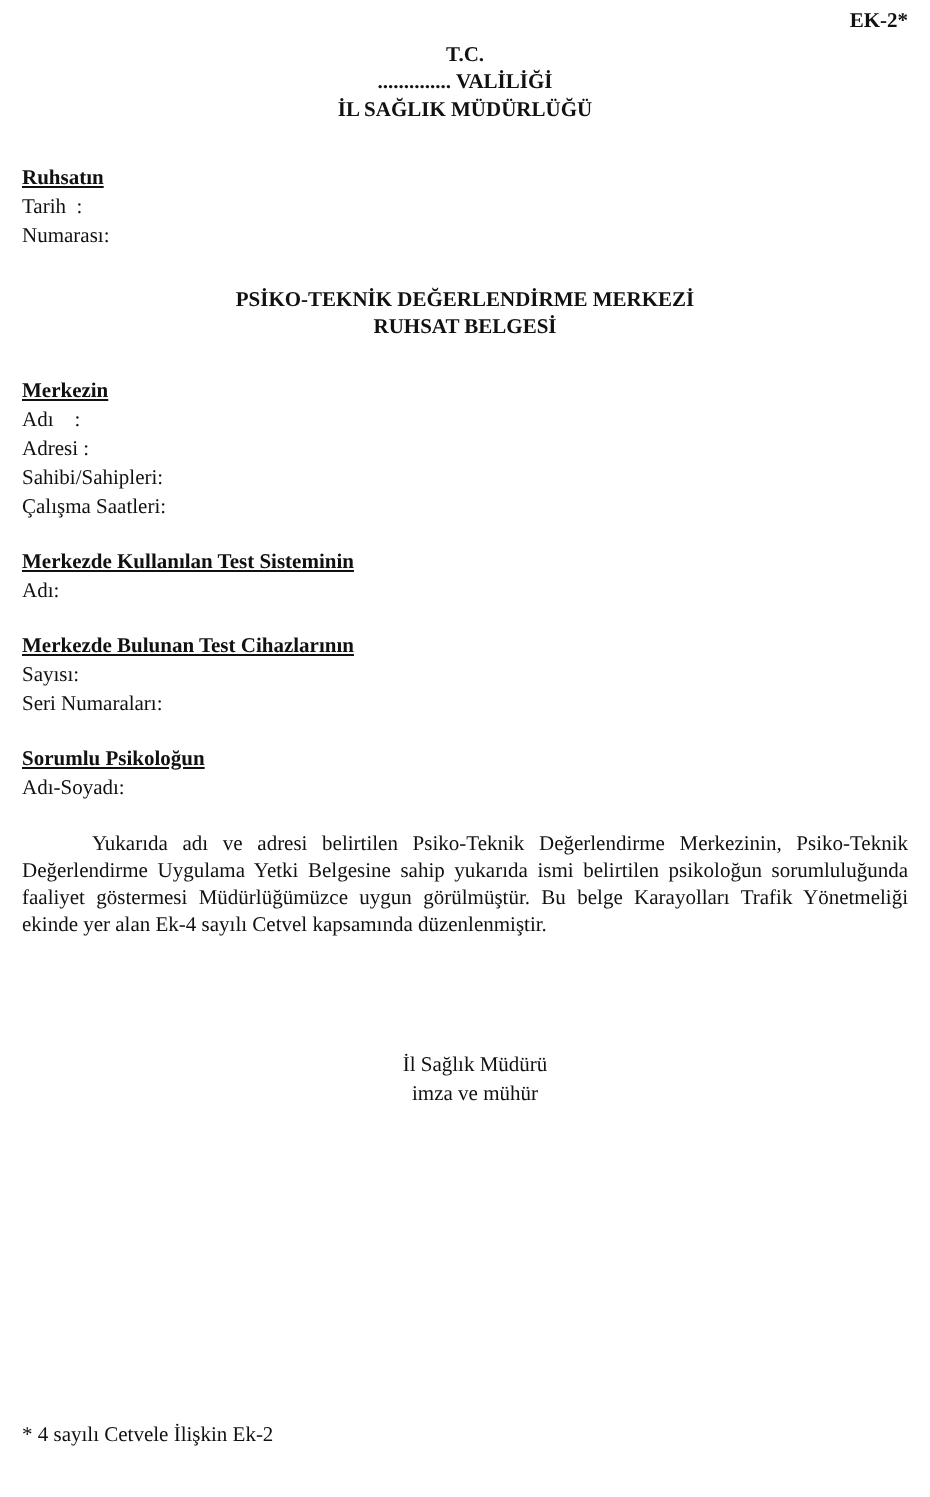EK-2*
T.C.
.............. VALİLİĞİ
İL SAĞLIK MÜDÜRLÜĞÜ
Ruhsatın
Tarih :
Numarası:
PSİKO-TEKNİK DEĞERLENDİRME MERKEZİ
RUHSAT BELGESİ
Merkezin
Adı :
Adresi :
Sahibi/Sahipleri:
Çalışma Saatleri:
Merkezde Kullanılan Test Sisteminin
Adı:
Merkezde Bulunan Test Cihazlarının
Sayısı:
Seri Numaraları:
Sorumlu Psikoloğun
Adı-Soyadı:
Yukarıda adı ve adresi belirtilen Psiko-Teknik Değerlendirme Merkezinin, Psiko-Teknik Değerlendirme Uygulama Yetki Belgesine sahip yukarıda ismi belirtilen psikoloğun sorumluluğunda faaliyet göstermesi Müdürlüğümüzce uygun görülmüştür. Bu belge Karayolları Trafik Yönetmeliği ekinde yer alan Ek-4 sayılı Cetvel kapsamında düzenlenmiştir.
İl Sağlık Müdürü
imza ve mühür
* 4 sayılı Cetvele İlişkin Ek-2